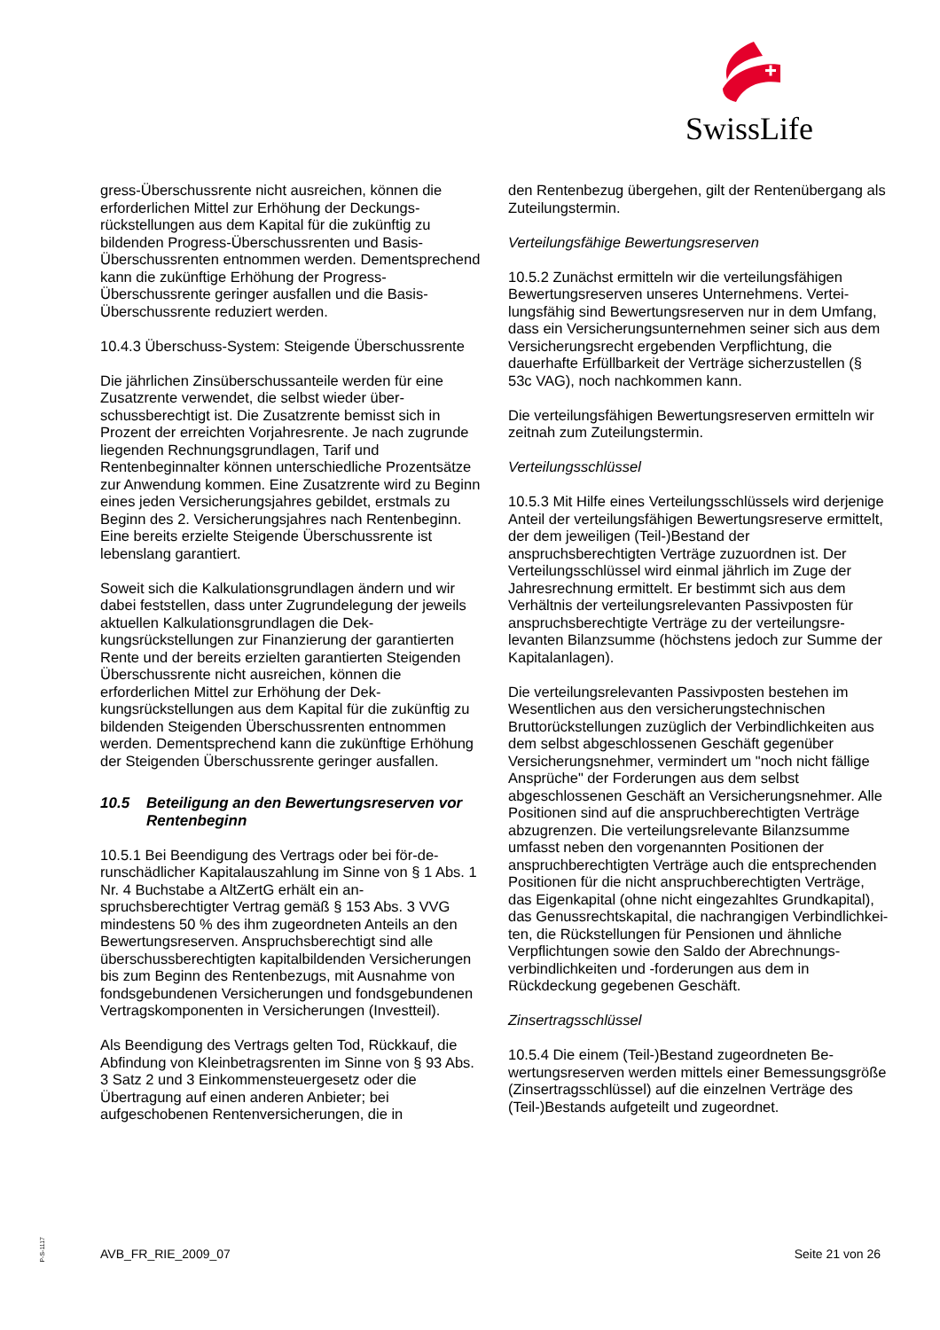SwissLife
gress-Überschussrente nicht ausreichen, können die erforderlichen Mittel zur Erhöhung der Deckungs­rückstellungen aus dem Kapital für die zukünftig zu bildenden Progress-Überschussrenten und Basis-Überschussrenten entnommen werden. Dement­sprechend kann die zukünftige Erhöhung der Pro­gress-Überschussrente geringer ausfallen und die Basis-Überschussrente reduziert werden.
10.4.3 Überschuss-System: Steigende Über­schussrente
Die jährlichen Zinsüberschussanteile werden für eine Zusatzrente verwendet, die selbst wieder über­schussberechtigt ist. Die Zusatzrente bemisst sich in Prozent der erreichten Vorjahresrente. Je nach zu­grunde liegenden Rechnungsgrundlagen, Tarif und Rentenbeginnalter können unterschiedliche Prozent­sätze zur Anwendung kommen. Eine Zusatzrente wird zu Beginn eines jeden Versicherungsjahres gebildet, erstmals zu Beginn des 2. Versicherungsjahres nach Rentenbeginn. Eine bereits erzielte Steigende Über­schussrente ist lebenslang garantiert.
Soweit sich die Kalkulationsgrundlagen ändern und wir dabei feststellen, dass unter Zugrundelegung der jeweils aktuellen Kalkulationsgrundlagen die Dek­kungsrückstellungen zur Finanzierung der garantier­ten Rente und der bereits erzielten garantierten Stei­genden Überschussrente nicht ausreichen, können die erforderlichen Mittel zur Erhöhung der Dek­kungsrückstellungen aus dem Kapital für die zukünftig zu bildenden Steigenden Überschussrenten ent­nommen werden. Dementsprechend kann die zu­künftige Erhöhung der Steigenden Überschussrente geringer ausfallen.
10.5 Beteiligung an den Bewertungsreserven vor Rentenbeginn
10.5.1 Bei Beendigung des Vertrags oder bei för-de­runschädlicher Kapitalauszahlung im Sinne von § 1 Abs. 1 Nr. 4 Buchstabe a AltZertG erhält ein an­spruchsberechtigter Vertrag gemäß § 153 Abs. 3 VVG mindestens 50 % des ihm zugeordneten Anteils an den Bewertungsreserven. Anspruchsberechtigt sind alle überschussberechtigten kapitalbildenden Versicherungen bis zum Beginn des Rentenbezugs, mit Ausnahme von fondsgebundenen Versicherun­gen und fondsgebundenen Vertragskomponenten in Versicherungen (Investteil).
Als Beendigung des Vertrags gelten Tod, Rückkauf, die Abfindung von Kleinbetragsrenten im Sinne von § 93 Abs. 3 Satz 2 und 3 Einkommensteuergesetz oder die Übertragung auf einen anderen Anbieter; bei aufgeschobenen Rentenversicherungen, die in
den Rentenbezug übergehen, gilt der Rentenüber­gang als Zuteilungstermin.
Verteilungsfähige Bewertungsreserven
10.5.2 Zunächst ermitteln wir die verteilungsfähigen Bewertungsreserven unseres Unternehmens. Vertei­lungsfähig sind Bewertungsreserven nur in dem Umfang, dass ein Versicherungsunternehmen seiner sich aus dem Versicherungsrecht ergebenden Ver­pflichtung, die dauerhafte Erfüllbarkeit der Verträge sicherzustellen (§ 53c VAG), noch nachkommen kann.
Die verteilungsfähigen Bewertungsreserven ermitteln wir zeitnah zum Zuteilungstermin.
Verteilungsschlüssel
10.5.3 Mit Hilfe eines Verteilungsschlüssels wird der­jenige Anteil der verteilungsfähigen Bewertungsre­serve ermittelt, der dem jeweiligen (Teil-)Bestand der anspruchsberechtigten Verträge zuzuordnen ist. Der Verteilungsschlüssel wird einmal jährlich im Zuge der Jahresrechnung ermittelt. Er bestimmt sich aus dem Verhältnis der verteilungsrelevanten Passivposten für anspruchsberechtigte Verträge zu der verteilungsre­levanten Bilanzsumme (höchstens jedoch zur Sum­me der Kapitalanlagen).
Die verteilungsrelevanten Passivposten bestehen im Wesentlichen aus den versicherungstechnischen Bruttorückstellungen zuzüglich der Verbindlichkeiten aus dem selbst abgeschlossenen Geschäft gegen­über Versicherungsnehmer, vermindert um "noch nicht fällige Ansprüche" der Forderungen aus dem selbst abgeschlossenen Geschäft an Versiche­rungsnehmer. Alle Positionen sind auf die anspruch­berechtigten Verträge abzugrenzen. Die verteilungs­relevante Bilanzsumme umfasst neben den vorge­nannten Positionen der anspruchberechtigten Ver­träge auch die entsprechenden Positionen für die nicht anspruchberechtigten Verträge, das Eigenka­pital (ohne nicht eingezahltes Grundkapital), das Ge­nussrechtskapital, die nachrangigen Verbindlichkei­ten, die Rückstellungen für Pensionen und ähnliche Verpflichtungen sowie den Saldo der Abrechnungs­verbindlichkeiten und -forderungen aus dem in Rückdeckung gegebenen Geschäft.
Zinsertragsschlüssel
10.5.4 Die einem (Teil-)Bestand zugeordneten Be­wertungsreserven werden mittels einer Bemes­sungsgröße (Zinsertragsschlüssel) auf die einzelnen Verträge des (Teil-)Bestands aufgeteilt und zuge­ordnet.
P-S-1117
AVB_FR_RIE_2009_07 Seite 21 von 26